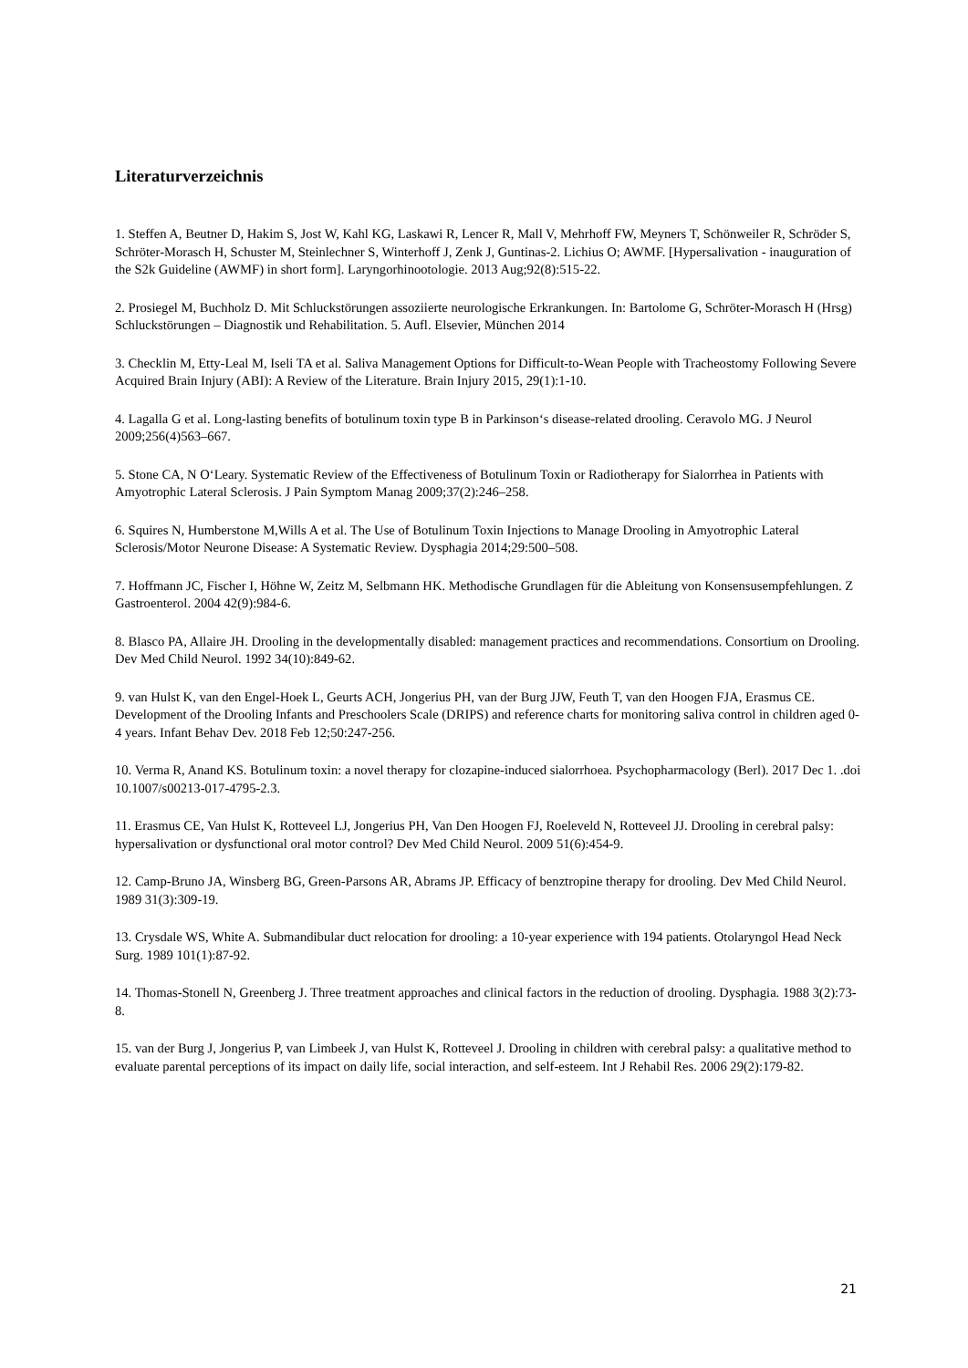Literaturverzeichnis
1. Steffen A, Beutner D, Hakim S, Jost W, Kahl KG, Laskawi R, Lencer R, Mall V, Mehrhoff FW, Meyners T, Schönweiler R, Schröder S, Schröter-Morasch H, Schuster M, Steinlechner S, Winterhoff J, Zenk J, Guntinas-2. Lichius O; AWMF. [Hypersalivation - inauguration of the S2k Guideline (AWMF) in short form]. Laryngorhinootologie. 2013 Aug;92(8):515-22.
2. Prosiegel M, Buchholz D. Mit Schluckstörungen assoziierte neurologische Erkrankungen. In: Bartolome G, Schröter-Morasch H (Hrsg) Schluckstörungen – Diagnostik und Rehabilitation. 5. Aufl. Elsevier, München 2014
3. Checklin M, Etty-Leal M, Iseli TA et al. Saliva Management Options for Difficult-to-Wean People with Tracheostomy Following Severe Acquired Brain Injury (ABI): A Review of the Literature. Brain Injury 2015, 29(1):1-10.
4. Lagalla G et al. Long-lasting benefits of botulinum toxin type B in Parkinson‘s disease-related drooling. Ceravolo MG. J Neurol 2009;256(4)563–667.
5. Stone CA, N O‘Leary. Systematic Review of the Effectiveness of Botulinum Toxin or Radiotherapy for Sialorrhea in Patients with Amyotrophic Lateral Sclerosis. J Pain Symptom Manag 2009;37(2):246–258.
6. Squires N, Humberstone M,Wills A et al. The Use of Botulinum Toxin Injections to Manage Drooling in Amyotrophic Lateral Sclerosis/Motor Neurone Disease: A Systematic Review. Dysphagia 2014;29:500–508.
7. Hoffmann JC, Fischer I, Höhne W, Zeitz M, Selbmann HK. Methodische Grundlagen für die Ableitung von Konsensusempfehlungen. Z Gastroenterol. 2004 42(9):984-6.
8. Blasco PA, Allaire JH. Drooling in the developmentally disabled: management practices and recommendations. Consortium on Drooling. Dev Med Child Neurol. 1992 34(10):849-62.
9. van Hulst K, van den Engel-Hoek L, Geurts ACH, Jongerius PH, van der Burg JJW, Feuth T, van den Hoogen FJA, Erasmus CE. Development of the Drooling Infants and Preschoolers Scale (DRIPS) and reference charts for monitoring saliva control in children aged 0-4 years. Infant Behav Dev. 2018 Feb 12;50:247-256.
10. Verma R, Anand KS. Botulinum toxin: a novel therapy for clozapine-induced sialorrhoea. Psychopharmacology (Berl). 2017 Dec 1. .doi 10.1007/s00213-017-4795-2.3.
11. Erasmus CE, Van Hulst K, Rotteveel LJ, Jongerius PH, Van Den Hoogen FJ, Roeleveld N, Rotteveel JJ. Drooling in cerebral palsy: hypersalivation or dysfunctional oral motor control? Dev Med Child Neurol. 2009 51(6):454-9.
12. Camp-Bruno JA, Winsberg BG, Green-Parsons AR, Abrams JP. Efficacy of benztropine therapy for drooling. Dev Med Child Neurol. 1989 31(3):309-19.
13. Crysdale WS, White A. Submandibular duct relocation for drooling: a 10-year experience with 194 patients. Otolaryngol Head Neck Surg. 1989 101(1):87-92.
14. Thomas-Stonell N, Greenberg J. Three treatment approaches and clinical factors in the reduction of drooling. Dysphagia. 1988 3(2):73-8.
15. van der Burg J, Jongerius P, van Limbeek J, van Hulst K, Rotteveel J. Drooling in children with cerebral palsy: a qualitative method to evaluate parental perceptions of its impact on daily life, social interaction, and self-esteem. Int J Rehabil Res. 2006 29(2):179-82.
21